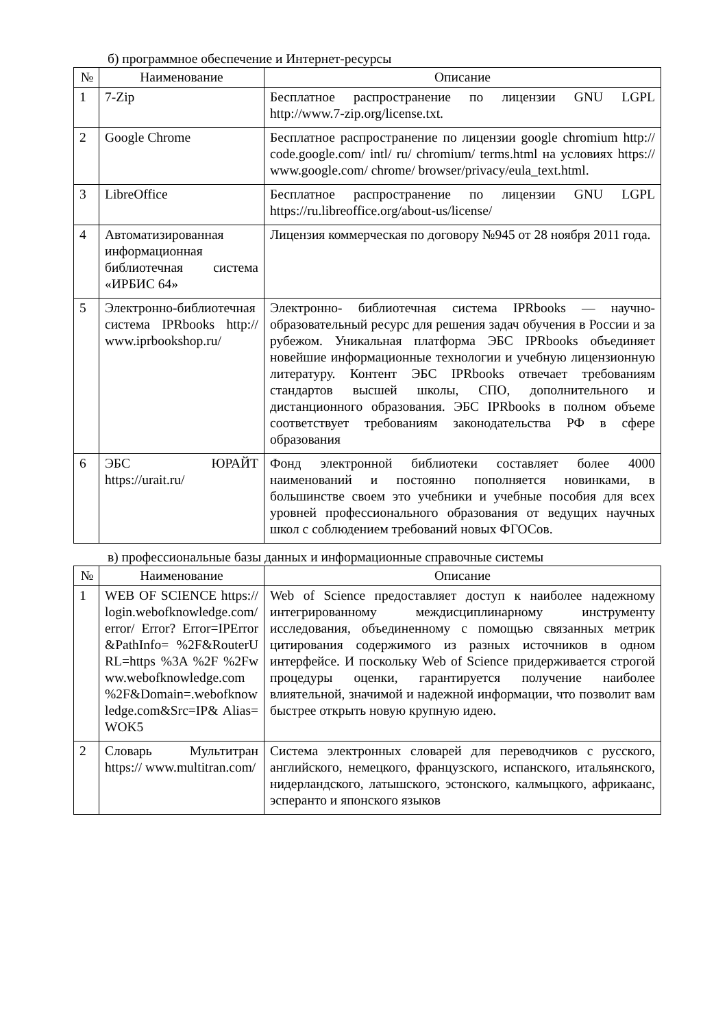б) программное обеспечение и Интернет-ресурсы
| № | Наименование | Описание |
| --- | --- | --- |
| 1 | 7-Zip | Бесплатное распространение по лицензии GNU LGPL http://www.7-zip.org/license.txt. |
| 2 | Google Chrome | Бесплатное распространение по лицензии google chromium http:// code.google.com/ intl/ ru/ chromium/ terms.html на условиях https:// www.google.com/ chrome/ browser/privacy/eula_text.html. |
| 3 | LibreOffice | Бесплатное распространение по лицензии GNU LGPL https://ru.libreoffice.org/about-us/license/ |
| 4 | Автоматизированная информационная библиотечная система «ИРБИС 64» | Лицензия коммерческая по договору №945 от 28 ноября 2011 года. |
| 5 | Электронно-библиотечная система IPRbooks http:// www.iprbookshop.ru/ | Электронно- библиотечная система IPRbooks — научно- образовательный ресурс для решения задач обучения в России и за рубежом. Уникальная платформа ЭБС IPRbooks объединяет новейшие информационные технологии и учебную лицензионную литературу. Контент ЭБС IPRbooks отвечает требованиям стандартов высшей школы, СПО, дополнительного и дистанционного образования. ЭБС IPRbooks в полном объеме соответствует требованиям законодательства РФ в сфере образования |
| 6 | ЭБС ЮРАЙТ https://urait.ru/ | Фонд электронной библиотеки составляет более 4000 наименований и постоянно пополняется новинками, в большинстве своем это учебники и учебные пособия для всех уровней профессионального образования от ведущих научных школ с соблюдением требований новых ФГОСов. |
в) профессиональные базы данных и информационные справочные системы
| № | Наименование | Описание |
| --- | --- | --- |
| 1 | WEB OF SCIENCE https:// login.webofknowledge.com/ error/ Error? Error=IPError&PathInfo= %2F&RouterURL=https %3A %2F %2Fwww.webofknowledge.com %2F&Domain=.webofknowledge.com&Src=IP& Alias=WOK5 | Web of Science предоставляет доступ к наиболее надежному интегрированному междисциплинарному инструменту исследования, объединенному с помощью связанных метрик цитирования содержимого из разных источников в одном интерфейсе. И поскольку Web of Science придерживается строгой процедуры оценки, гарантируется получение наиболее влиятельной, значимой и надежной информации, что позволит вам быстрее открыть новую крупную идею. |
| 2 | Словарь Мультитран https:// www.multitran.com/ | Система электронных словарей для переводчиков с русского, английского, немецкого, французского, испанского, итальянского, нидерландского, латышского, эстонского, калмыцкого, африкаанс, эсперанто и японского языков |